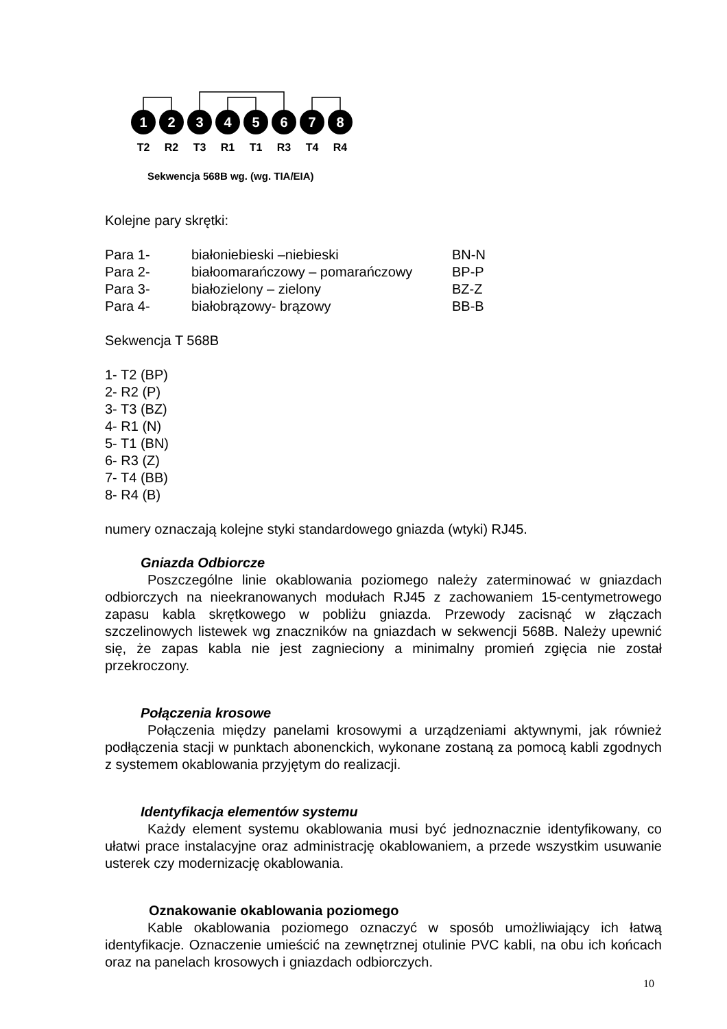1
2
3
4
5
6
7
8
T2
R2
T3
R1
T1
R3
T4
R4
Sekwencja 568B wg. (wg. TIA/EIA)
Kolejne pary skrętki:
| Para 1- | białoniebieski –niebieski | BN-N |
| Para 2- | białoomarańczowy – pomarańczowy | BP-P |
| Para 3- | białozielony – zielony | BZ-Z |
| Para 4- | białobrązowy- brązowy | BB-B |
Sekwencja T 568B
1- T2 (BP)
2- R2 (P)
3- T3 (BZ)
4- R1 (N)
5- T1 (BN)
6- R3 (Z)
7- T4 (BB)
8- R4 (B)
numery oznaczają kolejne styki standardowego gniazda (wtyki) RJ45.
Gniazda Odbiorcze
Poszczególne linie okablowania poziomego należy zaterminować w gniazdach odbiorczych na nieekranowanych modułach RJ45 z zachowaniem 15-centymetrowego zapasu kabla skrętkowego w pobliżu gniazda. Przewody zacisnąć w złączach szczelinowych listewek wg znaczników na gniazdach w sekwencji 568B. Należy upewnić się, że zapas kabla nie jest zagnieciony a minimalny promień zgięcia nie został przekroczony.
Połączenia krosowe
Połączenia między panelami krosowymi a urządzeniami aktywnymi, jak również podłączenia stacji w punktach abonenckich, wykonane zostaną za pomocą kabli zgodnych z systemem okablowania przyjętym do realizacji.
Identyfikacja elementów systemu
Każdy element systemu okablowania musi być jednoznacznie identyfikowany, co ułatwi prace instalacyjne oraz administrację okablowaniem, a przede wszystkim usuwanie usterek czy modernizację okablowania.
Oznakowanie okablowania poziomego
Kable okablowania poziomego oznaczyć w sposób umożliwiający ich łatwą identyfikacje. Oznaczenie umieścić na zewnętrznej otulinie PVC kabli, na obu ich końcach oraz na panelach krosowych i gniazdach odbiorczych.
10